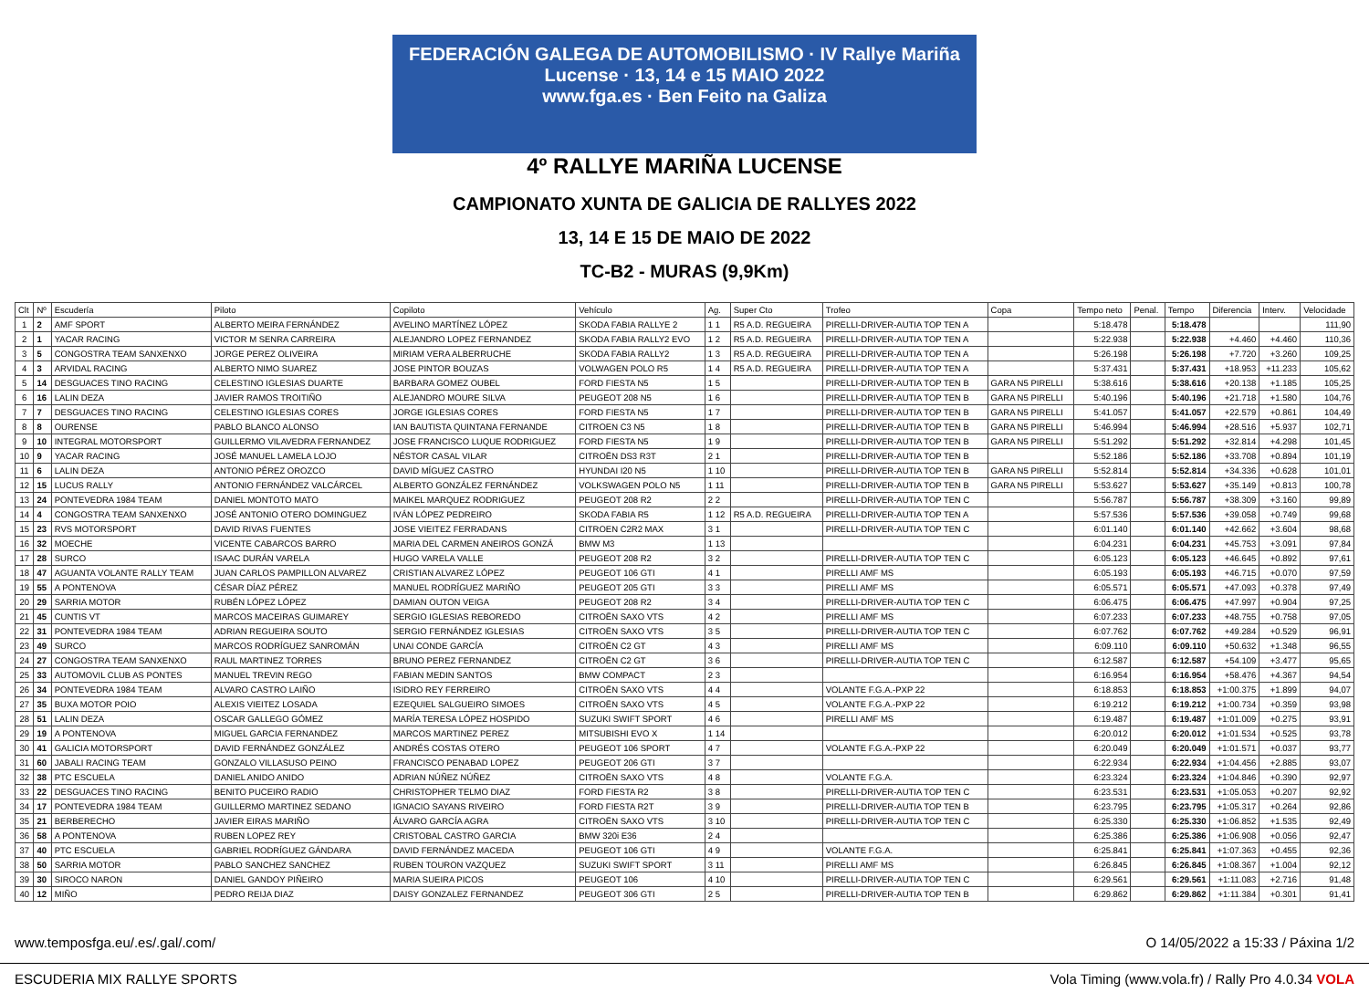FEDERACIÓN GALEGA DE AUTOMOBILISMO · IV Rallye Mariña Lucense · 13, 14 e 15 MAIO 2022
www.fga.es · Ben Feito na Galiza
4º RALLYE MARIÑA LUCENSE
CAMPIONATO XUNTA DE GALICIA DE RALLYES 2022
13, 14 E 15 DE MAIO DE 2022
TC-B2 - MURAS (9,9Km)
| Clt | Nº | Escudería | Piloto | Copiloto | Vehículo | Ag. | Super Cto | Trofeo | Copa | Tempo neto | Penal. | Tempo | Diferencia | Interv. | Velocidade |
| --- | --- | --- | --- | --- | --- | --- | --- | --- | --- | --- | --- | --- | --- | --- | --- |
| 1 | 2 | AMF SPORT | ALBERTO MEIRA FERNÁNDEZ | AVELINO MARTÍNEZ LÓPEZ | SKODA FABIA RALLYE 2 | 1 1 | R5 A.D. REGUEIRA | PIRELLI-DRIVER-AUTIA TOP TEN A | | 5:18.478 | | 5:18.478 | | | 111,90 |
| 2 | 1 | YACAR RACING | VICTOR M SENRA CARREIRA | ALEJANDRO LOPEZ FERNANDEZ | SKODA FABIA RALLY2 EVO | 1 2 | R5 A.D. REGUEIRA | PIRELLI-DRIVER-AUTIA TOP TEN A | | 5:22.938 | | 5:22.938 | +4.460 | +4.460 | 110,36 |
| 3 | 5 | CONGOSTRA TEAM SANXENXO | JORGE PEREZ OLIVEIRA | MIRIAM VERA ALBERRUCHE | SKODA FABIA RALLY2 | 1 3 | R5 A.D. REGUEIRA | PIRELLI-DRIVER-AUTIA TOP TEN A | | 5:26.198 | | 5:26.198 | +7.720 | +3.260 | 109,25 |
| 4 | 3 | ARVIDAL RACING | ALBERTO NIMO SUAREZ | JOSE PINTOR BOUZAS | VOLWAGEN POLO R5 | 1 4 | R5 A.D. REGUEIRA | PIRELLI-DRIVER-AUTIA TOP TEN A | | 5:37.431 | | 5:37.431 | +18.953 | +11.233 | 105,62 |
| 5 | 14 | DESGUACES TINO RACING | CELESTINO IGLESIAS DUARTE | BARBARA GOMEZ OUBEL | FORD FIESTA N5 | 1 5 | | PIRELLI-DRIVER-AUTIA TOP TEN B | GARA N5 PIRELLI | 5:38.616 | | 5:38.616 | +20.138 | +1.185 | 105,25 |
| 6 | 16 | LALIN DEZA | JAVIER RAMOS TROITIÑO | ALEJANDRO MOURE SILVA | PEUGEOT 208 N5 | 1 6 | | PIRELLI-DRIVER-AUTIA TOP TEN B | GARA N5 PIRELLI | 5:40.196 | | 5:40.196 | +21.718 | +1.580 | 104,76 |
| 7 | 7 | DESGUACES TINO RACING | CELESTINO IGLESIAS CORES | JORGE IGLESIAS CORES | FORD FIESTA N5 | 1 7 | | PIRELLI-DRIVER-AUTIA TOP TEN B | GARA N5 PIRELLI | 5:41.057 | | 5:41.057 | +22.579 | +0.861 | 104,49 |
| 8 | 8 | OURENSE | PABLO BLANCO ALONSO | IAN BAUTISTA QUINTANA FERNANDE | CITROEN C3 N5 | 1 8 | | PIRELLI-DRIVER-AUTIA TOP TEN B | GARA N5 PIRELLI | 5:46.994 | | 5:46.994 | +28.516 | +5.937 | 102,71 |
| 9 | 10 | INTEGRAL MOTORSPORT | GUILLERMO VILAVEDRA FERNANDEZ | JOSE FRANCISCO LUQUE RODRIGUEZ | FORD FIESTA N5 | 1 9 | | PIRELLI-DRIVER-AUTIA TOP TEN B | GARA N5 PIRELLI | 5:51.292 | | 5:51.292 | +32.814 | +4.298 | 101,45 |
| 10 | 9 | YACAR RACING | JOSÉ MANUEL LAMELA LOJO | NÉSTOR CASAL VILAR | CITROËN DS3 R3T | 2 1 | | PIRELLI-DRIVER-AUTIA TOP TEN B | | 5:52.186 | | 5:52.186 | +33.708 | +0.894 | 101,19 |
| 11 | 6 | LALIN DEZA | ANTONIO PÉREZ OROZCO | DAVID MÍGUEZ CASTRO | HYUNDAI I20 N5 | 1 10 | | PIRELLI-DRIVER-AUTIA TOP TEN B | GARA N5 PIRELLI | 5:52.814 | | 5:52.814 | +34.336 | +0.628 | 101,01 |
| 12 | 15 | LUCUS RALLY | ANTONIO FERNÁNDEZ VALCÁRCEL | ALBERTO GONZÁLEZ FERNÁNDEZ | VOLKSWAGEN POLO N5 | 1 11 | | PIRELLI-DRIVER-AUTIA TOP TEN B | GARA N5 PIRELLI | 5:53.627 | | 5:53.627 | +35.149 | +0.813 | 100,78 |
| 13 | 24 | PONTEVEDRA 1984 TEAM | DANIEL MONTOTO MATO | MAIKEL MARQUEZ RODRIGUEZ | PEUGEOT 208 R2 | 2 2 | | PIRELLI-DRIVER-AUTIA TOP TEN C | | 5:56.787 | | 5:56.787 | +38.309 | +3.160 | 99,89 |
| 14 | 4 | CONGOSTRA TEAM SANXENXO | JOSÉ ANTONIO OTERO DOMINGUEZ | IVÁN LÓPEZ PEDREIRO | SKODA FABIA R5 | 1 12 | R5 A.D. REGUEIRA | PIRELLI-DRIVER-AUTIA TOP TEN A | | 5:57.536 | | 5:57.536 | +39.058 | +0.749 | 99,68 |
| 15 | 23 | RVS MOTORSPORT | DAVID RIVAS FUENTES | JOSE VIEITEZ FERRADANS | CITROEN C2R2 MAX | 3 1 | | PIRELLI-DRIVER-AUTIA TOP TEN C | | 6:01.140 | | 6:01.140 | +42.662 | +3.604 | 98,68 |
| 16 | 32 | MOECHE | VICENTE CABARCOS BARRO | MARIA DEL CARMEN ANEIROS GONZÁ | BMW M3 | 1 13 | | | | 6:04.231 | | 6:04.231 | +45.753 | +3.091 | 97,84 |
| 17 | 28 | SURCO | ISAAC DURÁN VARELA | HUGO VARELA VALLE | PEUGEOT 208 R2 | 3 2 | | PIRELLI-DRIVER-AUTIA TOP TEN C | | 6:05.123 | | 6:05.123 | +46.645 | +0.892 | 97,61 |
| 18 | 47 | AGUANTA VOLANTE RALLY TEAM | JUAN CARLOS PAMPILLON ALVAREZ | CRISTIAN ALVAREZ LÓPEZ | PEUGEOT 106 GTI | 4 1 | | PIRELLI AMF MS | | 6:05.193 | | 6:05.193 | +46.715 | +0.070 | 97,59 |
| 19 | 55 | A PONTENOVA | CÉSAR DÍAZ PÉREZ | MANUEL RODRÍGUEZ MARIÑO | PEUGEOT 205 GTI | 3 3 | | PIRELLI AMF MS | | 6:05.571 | | 6:05.571 | +47.093 | +0.378 | 97,49 |
| 20 | 29 | SARRIA MOTOR | RUBÉN LÓPEZ LÓPEZ | DAMIAN OUTON VEIGA | PEUGEOT 208 R2 | 3 4 | | PIRELLI-DRIVER-AUTIA TOP TEN C | | 6:06.475 | | 6:06.475 | +47.997 | +0.904 | 97,25 |
| 21 | 45 | CUNTIS VT | MARCOS MACEIRAS GUIMAREY | SERGIO IGLESIAS REBOREDO | CITROËN SAXO VTS | 4 2 | | PIRELLI AMF MS | | 6:07.233 | | 6:07.233 | +48.755 | +0.758 | 97,05 |
| 22 | 31 | PONTEVEDRA 1984 TEAM | ADRIAN REGUEIRA SOUTO | SERGIO FERNÁNDEZ IGLESIAS | CITROËN SAXO VTS | 3 5 | | PIRELLI-DRIVER-AUTIA TOP TEN C | | 6:07.762 | | 6:07.762 | +49.284 | +0.529 | 96,91 |
| 23 | 49 | SURCO | MARCOS RODRÍGUEZ SANROMÁN | UNAI CONDE GARCÍA | CITROËN C2 GT | 4 3 | | PIRELLI AMF MS | | 6:09.110 | | 6:09.110 | +50.632 | +1.348 | 96,55 |
| 24 | 27 | CONGOSTRA TEAM SANXENXO | RAUL MARTINEZ TORRES | BRUNO PEREZ FERNANDEZ | CITROËN C2 GT | 3 6 | | PIRELLI-DRIVER-AUTIA TOP TEN C | | 6:12.587 | | 6:12.587 | +54.109 | +3.477 | 95,65 |
| 25 | 33 | AUTOMOVIL CLUB AS PONTES | MANUEL TREVIN REGO | FABIAN MEDIN SANTOS | BMW COMPACT | 2 3 | | | | 6:16.954 | | 6:16.954 | +58.476 | +4.367 | 94,54 |
| 26 | 34 | PONTEVEDRA 1984 TEAM | ALVARO CASTRO LAIÑO | ISIDRO REY FERREIRO | CITROËN SAXO VTS | 4 4 | | VOLANTE F.G.A.-PXP 22 | | 6:18.853 | | 6:18.853 | +1:00.375 | +1.899 | 94,07 |
| 27 | 35 | BUXA MOTOR POIO | ALEXIS VIEITEZ LOSADA | EZEQUIEL SALGUEIRO SIMOES | CITROËN SAXO VTS | 4 5 | | VOLANTE F.G.A.-PXP 22 | | 6:19.212 | | 6:19.212 | +1:00.734 | +0.359 | 93,98 |
| 28 | 51 | LALIN DEZA | OSCAR GALLEGO GÓMEZ | MARÍA TERESA LÓPEZ HOSPIDO | SUZUKI SWIFT SPORT | 4 6 | | PIRELLI AMF MS | | 6:19.487 | | 6:19.487 | +1:01.009 | +0.275 | 93,91 |
| 29 | 19 | A PONTENOVA | MIGUEL GARCIA FERNANDEZ | MARCOS MARTINEZ PEREZ | MITSUBISHI EVO X | 1 14 | | | | 6:20.012 | | 6:20.012 | +1:01.534 | +0.525 | 93,78 |
| 30 | 41 | GALICIA MOTORSPORT | DAVID FERNÁNDEZ GONZÁLEZ | ANDRÉS COSTAS OTERO | PEUGEOT 106 SPORT | 4 7 | | VOLANTE F.G.A.-PXP 22 | | 6:20.049 | | 6:20.049 | +1:01.571 | +0.037 | 93,77 |
| 31 | 60 | JABALI RACING TEAM | GONZALO VILLASUSO PEINO | FRANCISCO PENABAD LOPEZ | PEUGEOT 206 GTI | 3 7 | | | | 6:22.934 | | 6:22.934 | +1:04.456 | +2.885 | 93,07 |
| 32 | 38 | PTC ESCUELA | DANIEL ANIDO ANIDO | ADRIAN NÚÑEZ NÚÑEZ | CITROËN SAXO VTS | 4 8 | | VOLANTE F.G.A. | | 6:23.324 | | 6:23.324 | +1:04.846 | +0.390 | 92,97 |
| 33 | 22 | DESGUACES TINO RACING | BENITO PUCEIRO RADIO | CHRISTOPHER TELMO DIAZ | FORD FIESTA R2 | 3 8 | | PIRELLI-DRIVER-AUTIA TOP TEN C | | 6:23.531 | | 6:23.531 | +1:05.053 | +0.207 | 92,92 |
| 34 | 17 | PONTEVEDRA 1984 TEAM | GUILLERMO MARTINEZ SEDANO | IGNACIO SAYANS RIVEIRO | FORD FIESTA R2T | 3 9 | | PIRELLI-DRIVER-AUTIA TOP TEN B | | 6:23.795 | | 6:23.795 | +1:05.317 | +0.264 | 92,86 |
| 35 | 21 | BERBERECHO | JAVIER EIRAS MARIÑO | ÁLVARO GARCÍA AGRA | CITROËN SAXO VTS | 3 10 | | PIRELLI-DRIVER-AUTIA TOP TEN C | | 6:25.330 | | 6:25.330 | +1:06.852 | +1.535 | 92,49 |
| 36 | 58 | A PONTENOVA | RUBEN LOPEZ REY | CRISTOBAL CASTRO GARCIA | BMW 320i E36 | 2 4 | | | | 6:25.386 | | 6:25.386 | +1:06.908 | +0.056 | 92,47 |
| 37 | 40 | PTC ESCUELA | GABRIEL RODRÍGUEZ GÁNDARA | DAVID FERNÁNDEZ MACEDA | PEUGEOT 106 GTI | 4 9 | | VOLANTE F.G.A. | | 6:25.841 | | 6:25.841 | +1:07.363 | +0.455 | 92,36 |
| 38 | 50 | SARRIA MOTOR | PABLO SANCHEZ SANCHEZ | RUBEN TOURON VAZQUEZ | SUZUKI SWIFT SPORT | 3 11 | | PIRELLI AMF MS | | 6:26.845 | | 6:26.845 | +1:08.367 | +1.004 | 92,12 |
| 39 | 30 | SIROCO NARON | DANIEL GANDOY PIÑEIRO | MARIA SUEIRA PICOS | PEUGEOT 106 | 4 10 | | PIRELLI-DRIVER-AUTIA TOP TEN C | | 6:29.561 | | 6:29.561 | +1:11.083 | +2.716 | 91,48 |
| 40 | 12 | MIÑO | PEDRO REIJA DIAZ | DAISY GONZALEZ FERNANDEZ | PEUGEOT 306 GTI | 2 5 | | PIRELLI-DRIVER-AUTIA TOP TEN B | | 6:29.862 | | 6:29.862 | +1:11.384 | +0.301 | 91,41 |
www.temposfga.eu/.es/.gal/.com/ O 14/05/2022 a 15:33 / Páxina 1/2
ESCUDERIA MIX RALLYE SPORTS Vola Timing (www.vola.fr) / Rally Pro 4.0.34 VOLA